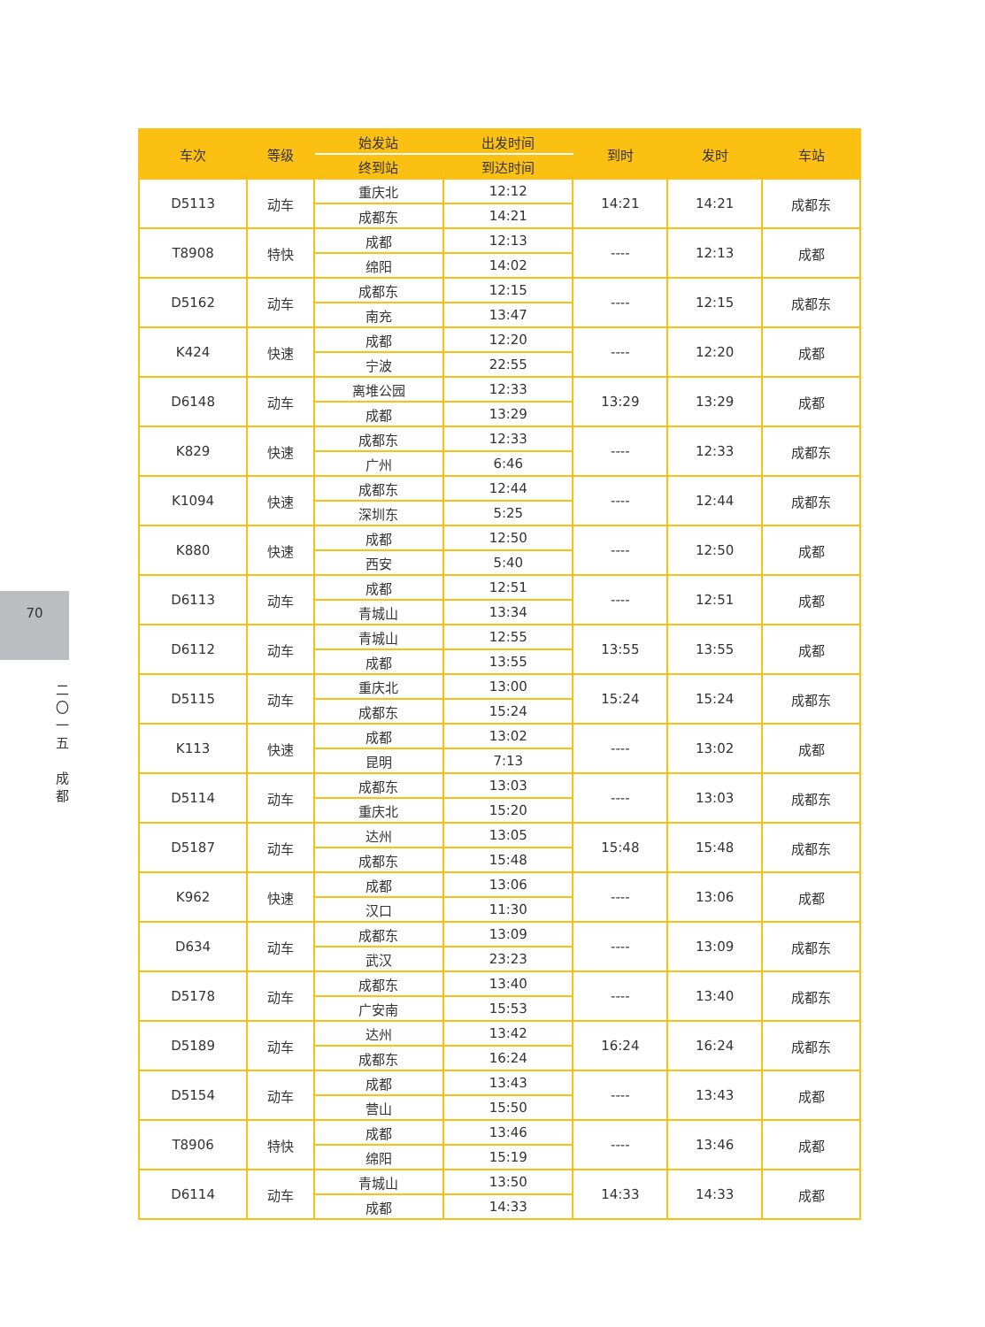70
二
〇
一
五
成
都
| 车次 | 等级 | 始发站 | 出发时间 | 到时 | 发时 | 车站 |
| --- | --- | --- | --- | --- | --- | --- |
| | | 终到站 | 到达时间 | | | |
| D5113 | 动车 | 重庆北 | 12:12 | 14:21 | 14:21 | 成都东 |
| | | 成都东 | 14:21 | | | |
| T8908 | 特快 | 成都 | 12:13 | ---- | 12:13 | 成都 |
| | | 绵阳 | 14:02 | | | |
| D5162 | 动车 | 成都东 | 12:15 | ---- | 12:15 | 成都东 |
| | | 南充 | 13:47 | | | |
| K424 | 快速 | 成都 | 12:20 | ---- | 12:20 | 成都 |
| | | 宁波 | 22:55 | | | |
| D6148 | 动车 | 离堆公园 | 12:33 | 13:29 | 13:29 | 成都 |
| | | 成都 | 13:29 | | | |
| K829 | 快速 | 成都东 | 12:33 | ---- | 12:33 | 成都东 |
| | | 广州 | 6:46 | | | |
| K1094 | 快速 | 成都东 | 12:44 | ---- | 12:44 | 成都东 |
| | | 深圳东 | 5:25 | | | |
| K880 | 快速 | 成都 | 12:50 | ---- | 12:50 | 成都 |
| | | 西安 | 5:40 | | | |
| D6113 | 动车 | 成都 | 12:51 | ---- | 12:51 | 成都 |
| | | 青城山 | 13:34 | | | |
| D6112 | 动车 | 青城山 | 12:55 | 13:55 | 13:55 | 成都 |
| | | 成都 | 13:55 | | | |
| D5115 | 动车 | 重庆北 | 13:00 | 15:24 | 15:24 | 成都东 |
| | | 成都东 | 15:24 | | | |
| K113 | 快速 | 成都 | 13:02 | ---- | 13:02 | 成都 |
| | | 昆明 | 7:13 | | | |
| D5114 | 动车 | 成都东 | 13:03 | ---- | 13:03 | 成都东 |
| | | 重庆北 | 15:20 | | | |
| D5187 | 动车 | 达州 | 13:05 | 15:48 | 15:48 | 成都东 |
| | | 成都东 | 15:48 | | | |
| K962 | 快速 | 成都 | 13:06 | ---- | 13:06 | 成都 |
| | | 汉口 | 11:30 | | | |
| D634 | 动车 | 成都东 | 13:09 | ---- | 13:09 | 成都东 |
| | | 武汉 | 23:23 | | | |
| D5178 | 动车 | 成都东 | 13:40 | ---- | 13:40 | 成都东 |
| | | 广安南 | 15:53 | | | |
| D5189 | 动车 | 达州 | 13:42 | 16:24 | 16:24 | 成都东 |
| | | 成都东 | 16:24 | | | |
| D5154 | 动车 | 成都 | 13:43 | ---- | 13:43 | 成都 |
| | | 营山 | 15:50 | | | |
| T8906 | 特快 | 成都 | 13:46 | ---- | 13:46 | 成都 |
| | | 绵阳 | 15:19 | | | |
| D6114 | 动车 | 青城山 | 13:50 | 14:33 | 14:33 | 成都 |
| | | 成都 | 14:33 | | | |